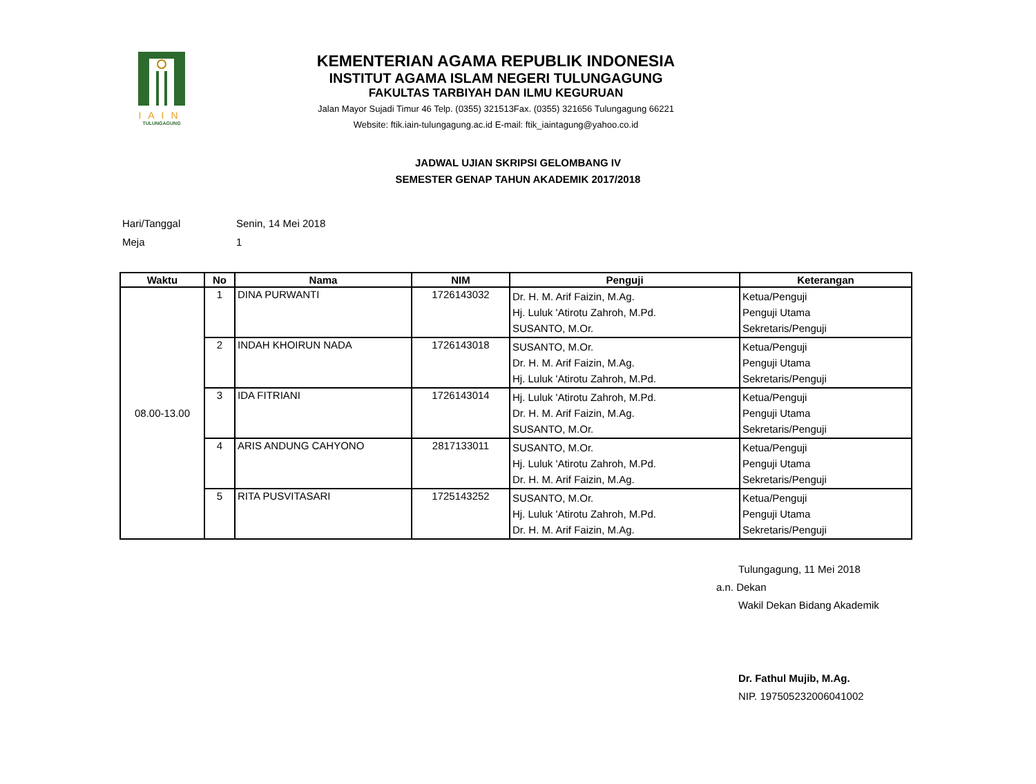IAIN
TULUNGAGUNG
KEMENTERIAN AGAMA REPUBLIK INDONESIA
INSTITUT AGAMA ISLAM NEGERI TULUNGAGUNG
FAKULTAS TARBIYAH DAN ILMU KEGURUAN
Jalan Mayor Sujadi Timur 46 Telp. (0355) 321513Fax. (0355) 321656 Tulungagung 66221
Website: ftik.iain-tulungagung.ac.id E-mail: ftik_iaintagung@yahoo.co.id
JADWAL UJIAN SKRIPSI GELOMBANG IV
SEMESTER GENAP TAHUN AKADEMIK 2017/2018
Hari/Tanggal Senin, 14 Mei 2018
Meja 1
| Waktu | No | Nama | NIM | Penguji | Keterangan |
| --- | --- | --- | --- | --- | --- |
| 08.00-13.00 | 1 | DINA PURWANTI | 1726143032 | Dr. H. M. Arif Faizin, M.Ag. Hj. Luluk 'Atirotu Zahroh, M.Pd. SUSANTO, M.Or. | Ketua/Penguji Penguji Utama Sekretaris/Penguji |
| | 2 | INDAH KHOIRUN NADA | 1726143018 | SUSANTO, M.Or. Dr. H. M. Arif Faizin, M.Ag. Hj. Luluk 'Atirotu Zahroh, M.Pd. | Ketua/Penguji Penguji Utama Sekretaris/Penguji |
| | 3 | IDA FITRIANI | 1726143014 | Hj. Luluk 'Atirotu Zahroh, M.Pd. Dr. H. M. Arif Faizin, M.Ag. SUSANTO, M.Or. | Ketua/Penguji Penguji Utama Sekretaris/Penguji |
| | 4 | ARIS ANDUNG CAHYONO | 2817133011 | SUSANTO, M.Or. Hj. Luluk 'Atirotu Zahroh, M.Pd. Dr. H. M. Arif Faizin, M.Ag. | Ketua/Penguji Penguji Utama Sekretaris/Penguji |
| | 5 | RITA PUSVITASARI | 1725143252 | SUSANTO, M.Or. Hj. Luluk 'Atirotu Zahroh, M.Pd. Dr. H. M. Arif Faizin, M.Ag. | Ketua/Penguji Penguji Utama Sekretaris/Penguji |
Tulungagung, 11 Mei 2018
a.n. Dekan
Wakil Dekan Bidang Akademik
Dr. Fathul Mujib, M.Ag.
NIP. 197505232006041002